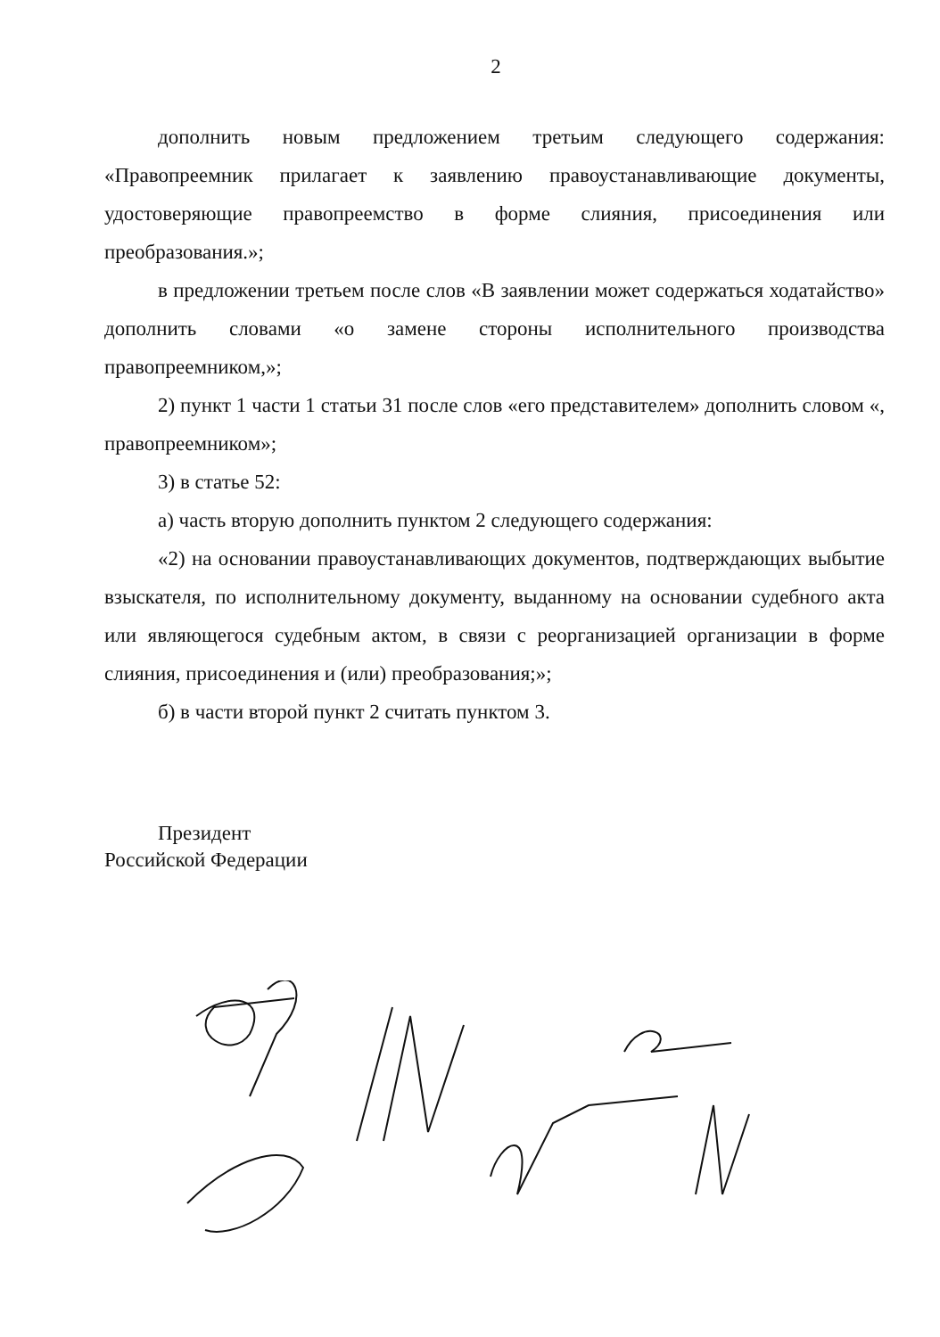2
дополнить новым предложением третьим следующего содержания: «Правопреемник прилагает к заявлению правоустанавливающие документы, удостоверяющие правопреемство в форме слияния, присоединения или преобразования.»;
в предложении третьем после слов «В заявлении может содержаться ходатайство» дополнить словами «о замене стороны исполнительного производства правопреемником,»;
2) пункт 1 части 1 статьи 31 после слов «его представителем» дополнить словом «, правопреемником»;
3) в статье 52:
а) часть вторую дополнить пунктом 2 следующего содержания:
«2) на основании правоустанавливающих документов, подтверждающих выбытие взыскателя, по исполнительному документу, выданному на основании судебного акта или являющегося судебным актом, в связи с реорганизацией организации в форме слияния, присоединения и (или) преобразования;»;
б) в части второй пункт 2 считать пунктом 3.
Президент
Российской Федерации